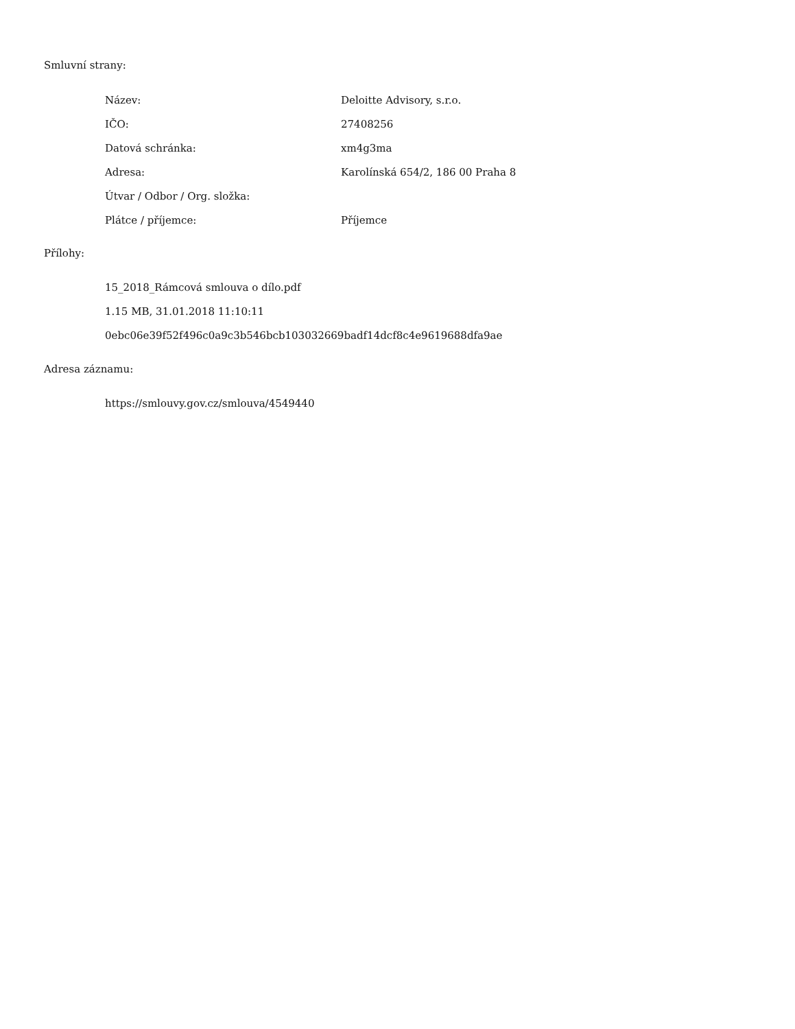Smluvní strany:
| Název: | Deloitte Advisory, s.r.o. |
| IČO: | 27408256 |
| Datová schránka: | xm4g3ma |
| Adresa: | Karolínská 654/2, 186 00 Praha 8 |
| Útvar / Odbor / Org. složka: | |
| Plátce / příjemce: | Příjemce |
Přílohy:
15_2018_Rámcová smlouva o dílo.pdf
1.15 MB, 31.01.2018 11:10:11
0ebc06e39f52f496c0a9c3b546bcb103032669badf14dcf8c4e9619688dfa9ae
Adresa záznamu:
https://smlouvy.gov.cz/smlouva/4549440